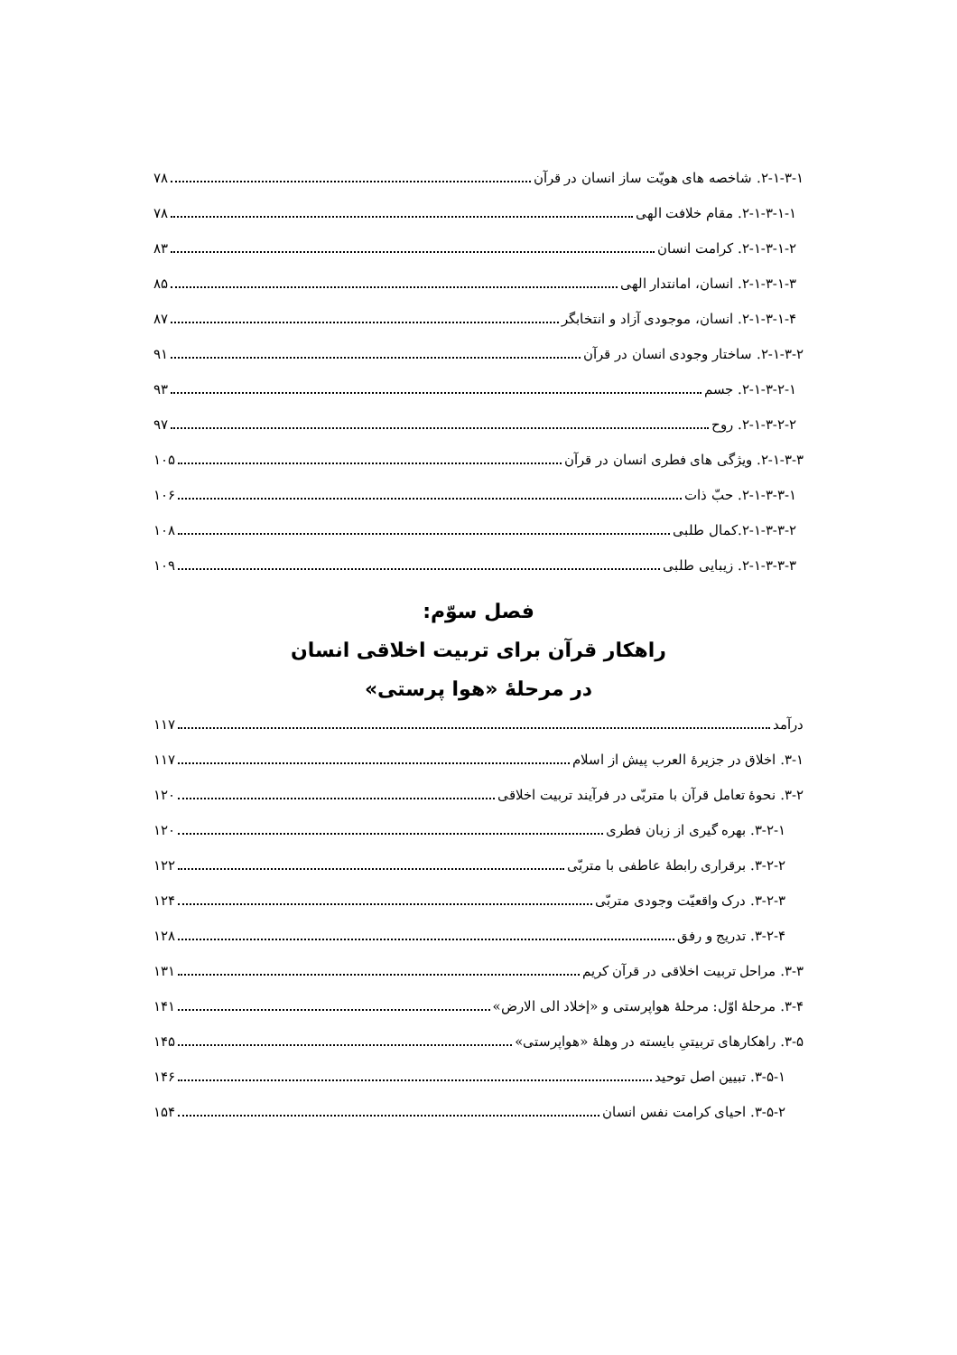۲-۱-۳-۱. شاخصه های هویّت ساز انسان در قرآن ۷۸
۲-۱-۳-۱-۱. مقام خلافت الهی ۷۸
۲-۱-۳-۱-۲. کرامت انسان ۸۳
۲-۱-۳-۱-۳. انسان، امانتدار الهی ۸۵
۲-۱-۳-۱-۴. انسان، موجودی آزاد و انتخابگر ۸۷
۲-۱-۳-۲. ساختار وجودی انسان در قرآن ۹۱
۲-۱-۳-۲-۱. جسم ۹۳
۲-۱-۳-۲-۲. روح ۹۷
۲-۱-۳-۳. ویژگی های فطری انسان در قرآن ۱۰۵
۲-۱-۳-۳-۱. حبّ ذات ۱۰۶
۲-۱-۳-۳-۲.کمال طلبی ۱۰۸
۲-۱-۳-۳-۳. زیبایی طلبی ۱۰۹
فصل سوّم:
راهکار قرآن برای تربیت اخلاقی انسان
در مرحلۀ «هوا پرستی»
درآمد ۱۱۷
۳-۱. اخلاق در جزیرۀ العرب پیش از اسلام ۱۱۷
۳-۲. نحوۀ تعامل قرآن با متربّی در فرآیند تربیت اخلاقی ۱۲۰
۳-۲-۱. بهره گیری از زبان فطری ۱۲۰
۳-۲-۲. برقراری رابطۀ عاطفی با متربّی ۱۲۲
۳-۲-۳. درک واقعیّت وجودی متربّی ۱۲۴
۳-۲-۴. تدریج و رفق ۱۲۸
۳-۳. مراحل تربیت اخلاقی در قرآن کریم ۱۳۱
۳-۴. مرحلۀ اوّل: مرحلۀ هواپرستی و «إخلاد الی الارض» ۱۴۱
۳-۵. راهکارهای تربیتیِ بایسته در وهلۀ «هواپرستی» ۱۴۵
۳-۵-۱. تبیین اصل توحید ۱۴۶
۳-۵-۲. احیای کرامت نفس انسان ۱۵۴